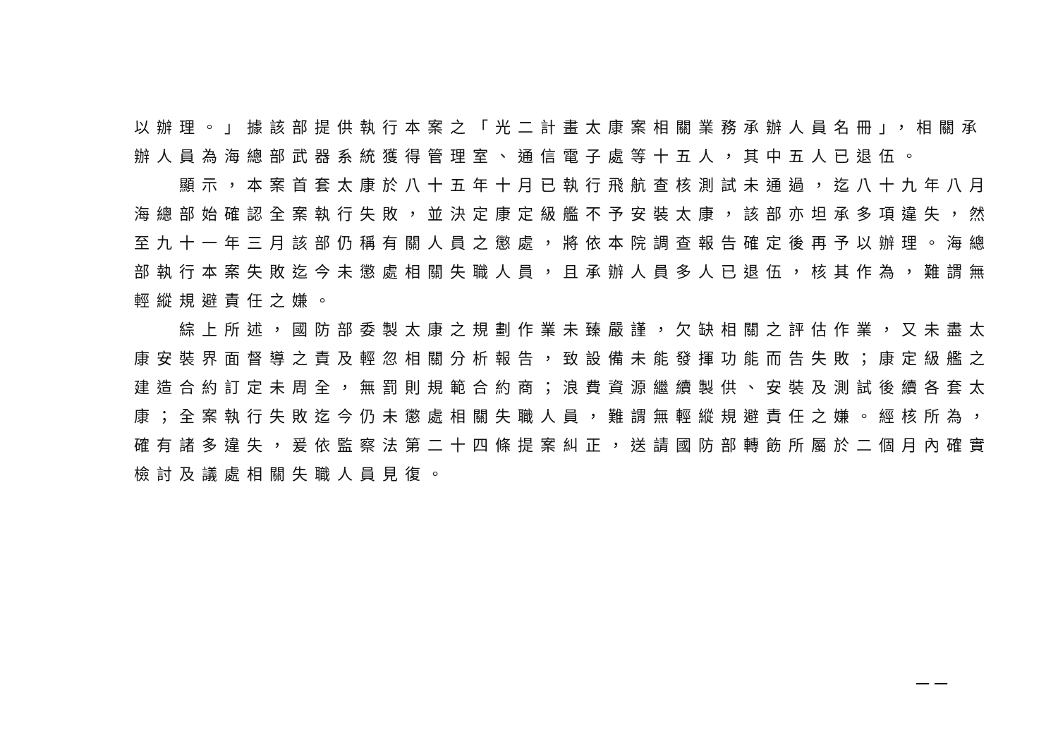以辦理。」據該部提供執行本案之「光二計畫太康案相關業務承辦人員名冊」，相關承
辦人員為海總部武器系統獲得管理室、通信電子處等十五人，其中五人已退伍。
　　顯示，本案首套太康於八十五年十月已執行飛航查核測試未通過，迄八十九年八月
海總部始確認全案執行失敗，並決定康定級艦不予安裝太康，該部亦坦承多項違失，然
至九十一年三月該部仍稱有關人員之懲處，將依本院調查報告確定後再予以辦理。海總
部執行本案失敗迄今未懲處相關失職人員，且承辦人員多人已退伍，核其作為，難謂無
輕縱規避責任之嫌。
　　綜上所述，國防部委製太康之規劃作業未臻嚴謹，欠缺相關之評估作業，又未盡太
康安裝界面督導之責及輕忽相關分析報告，致設備未能發揮功能而告失敗；康定級艦之
建造合約訂定未周全，無罰則規範合約商；浪費資源繼續製供、安裝及測試後續各套太
康；全案執行失敗迄今仍未懲處相關失職人員，難謂無輕縱規避責任之嫌。經核所為，
確有諸多違失，爰依監察法第二十四條提案糾正，送請國防部轉飭所屬於二個月內確實
檢討及議處相關失職人員見復。
一一